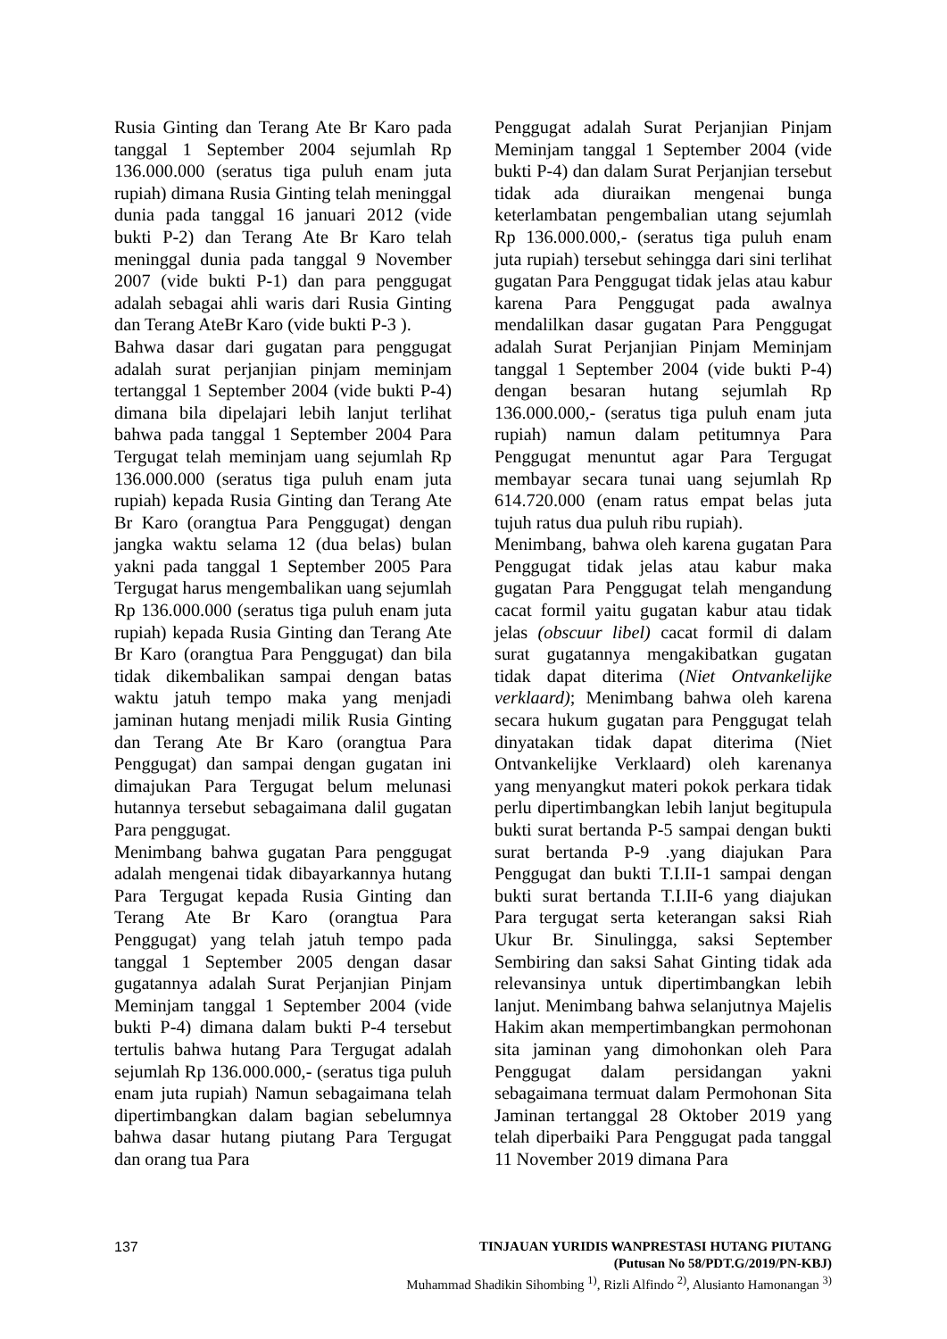Rusia Ginting dan Terang Ate Br Karo pada tanggal 1 September 2004 sejumlah Rp 136.000.000 (seratus tiga puluh enam juta rupiah) dimana Rusia Ginting telah meninggal dunia pada tanggal 16 januari 2012 (vide bukti P-2) dan Terang Ate Br Karo telah meninggal dunia pada tanggal 9 November 2007 (vide bukti P-1) dan para penggugat adalah sebagai ahli waris dari Rusia Ginting dan Terang AteBr Karo (vide bukti P-3 ).
Bahwa dasar dari gugatan para penggugat adalah surat perjanjian pinjam meminjam tertanggal 1 September 2004 (vide bukti P-4) dimana bila dipelajari lebih lanjut terlihat bahwa pada tanggal 1 September 2004 Para Tergugat telah meminjam uang sejumlah Rp 136.000.000 (seratus tiga puluh enam juta rupiah) kepada Rusia Ginting dan Terang Ate Br Karo (orangtua Para Penggugat) dengan jangka waktu selama 12 (dua belas) bulan yakni pada tanggal 1 September 2005 Para Tergugat harus mengembalikan uang sejumlah Rp 136.000.000 (seratus tiga puluh enam juta rupiah) kepada Rusia Ginting dan Terang Ate Br Karo (orangtua Para Penggugat) dan bila tidak dikembalikan sampai dengan batas waktu jatuh tempo maka yang menjadi jaminan hutang menjadi milik Rusia Ginting dan Terang Ate Br Karo (orangtua Para Penggugat) dan sampai dengan gugatan ini dimajukan Para Tergugat belum melunasi hutannya tersebut sebagaimana dalil gugatan Para penggugat.
Menimbang bahwa gugatan Para penggugat adalah mengenai tidak dibayarkannya hutang Para Tergugat kepada Rusia Ginting dan Terang Ate Br Karo (orangtua Para Penggugat) yang telah jatuh tempo pada tanggal 1 September 2005 dengan dasar gugatannya adalah Surat Perjanjian Pinjam Meminjam tanggal 1 September 2004 (vide bukti P-4) dimana dalam bukti P-4 tersebut tertulis bahwa hutang Para Tergugat adalah sejumlah Rp 136.000.000,- (seratus tiga puluh enam juta rupiah) Namun sebagaimana telah dipertimbangkan dalam bagian sebelumnya bahwa dasar hutang piutang Para Tergugat dan orang tua Para
Penggugat adalah Surat Perjanjian Pinjam Meminjam tanggal 1 September 2004 (vide bukti P-4) dan dalam Surat Perjanjian tersebut tidak ada diuraikan mengenai bunga keterlambatan pengembalian utang sejumlah Rp 136.000.000,- (seratus tiga puluh enam juta rupiah) tersebut sehingga dari sini terlihat gugatan Para Penggugat tidak jelas atau kabur karena Para Penggugat pada awalnya mendalilkan dasar gugatan Para Penggugat adalah Surat Perjanjian Pinjam Meminjam tanggal 1 September 2004 (vide bukti P-4) dengan besaran hutang sejumlah Rp 136.000.000,- (seratus tiga puluh enam juta rupiah) namun dalam petitumnya Para Penggugat menuntut agar Para Tergugat membayar secara tunai uang sejumlah Rp 614.720.000 (enam ratus empat belas juta tujuh ratus dua puluh ribu rupiah).
Menimbang, bahwa oleh karena gugatan Para Penggugat tidak jelas atau kabur maka gugatan Para Penggugat telah mengandung cacat formil yaitu gugatan kabur atau tidak jelas (obscuur libel) cacat formil di dalam surat gugatannya mengakibatkan gugatan tidak dapat diterima (Niet Ontvankelijke verklaard); Menimbang bahwa oleh karena secara hukum gugatan para Penggugat telah dinyatakan tidak dapat diterima (Niet Ontvankelijke Verklaard) oleh karenanya yang menyangkut materi pokok perkara tidak perlu dipertimbangkan lebih lanjut begitupula bukti surat bertanda P-5 sampai dengan bukti surat bertanda P-9 .yang diajukan Para Penggugat dan bukti T.I.II-1 sampai dengan bukti surat bertanda T.I.II-6 yang diajukan Para tergugat serta keterangan saksi Riah Ukur Br. Sinulingga, saksi September Sembiring dan saksi Sahat Ginting tidak ada relevansinya untuk dipertimbangkan lebih lanjut. Menimbang bahwa selanjutnya Majelis Hakim akan mempertimbangkan permohonan sita jaminan yang dimohonkan oleh Para Penggugat dalam persidangan yakni sebagaimana termuat dalam Permohonan Sita Jaminan tertanggal 28 Oktober 2019 yang telah diperbaiki Para Penggugat pada tanggal 11 November 2019 dimana Para
137
TINJAUAN YURIDIS WANPRESTASI HUTANG PIUTANG
(Putusan No 58/PDT.G/2019/PN-KBJ)
Muhammad Shadikin Sihombing <sup>1)</sup>, Rizli Alfindo <sup>2)</sup>, Alusianto Hamonangan <sup>3)</sup>